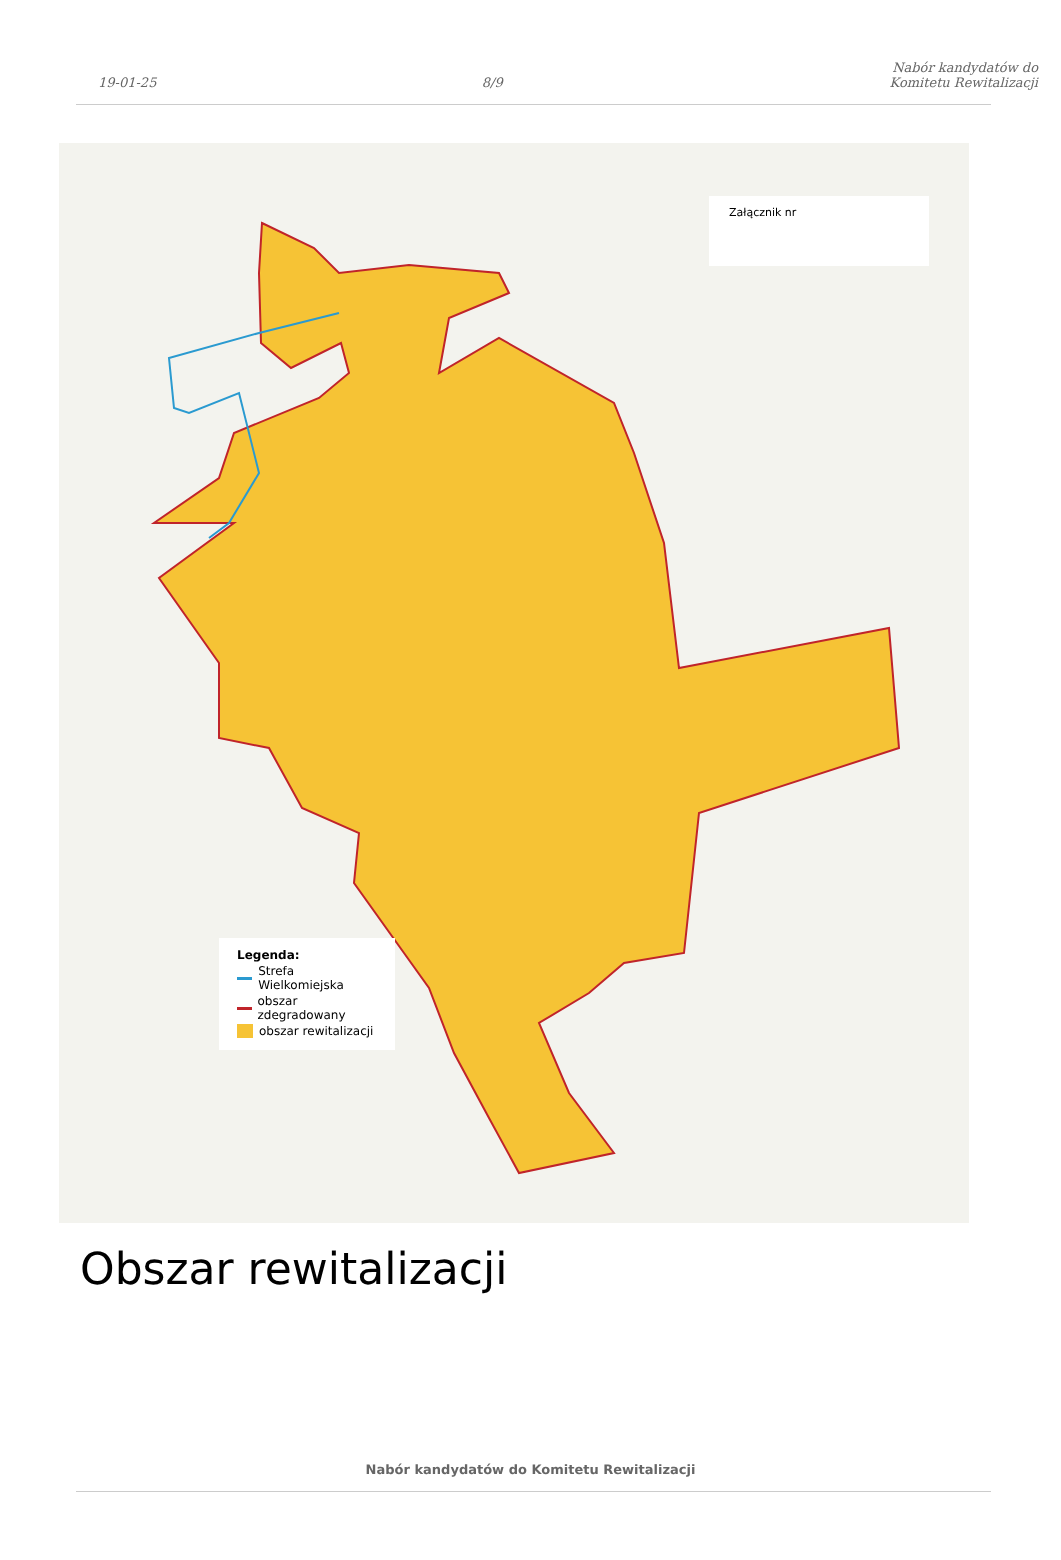19-01-25
8/9
Nabór kandydatów do Komitetu Rewitalizacji
Załącznik nr
Legenda:
Strefa Wielkomiejska
obszar zdegradowany
obszar rewitalizacji
Obszar rewitalizacji
Nabór kandydatów do Komitetu Rewitalizacji